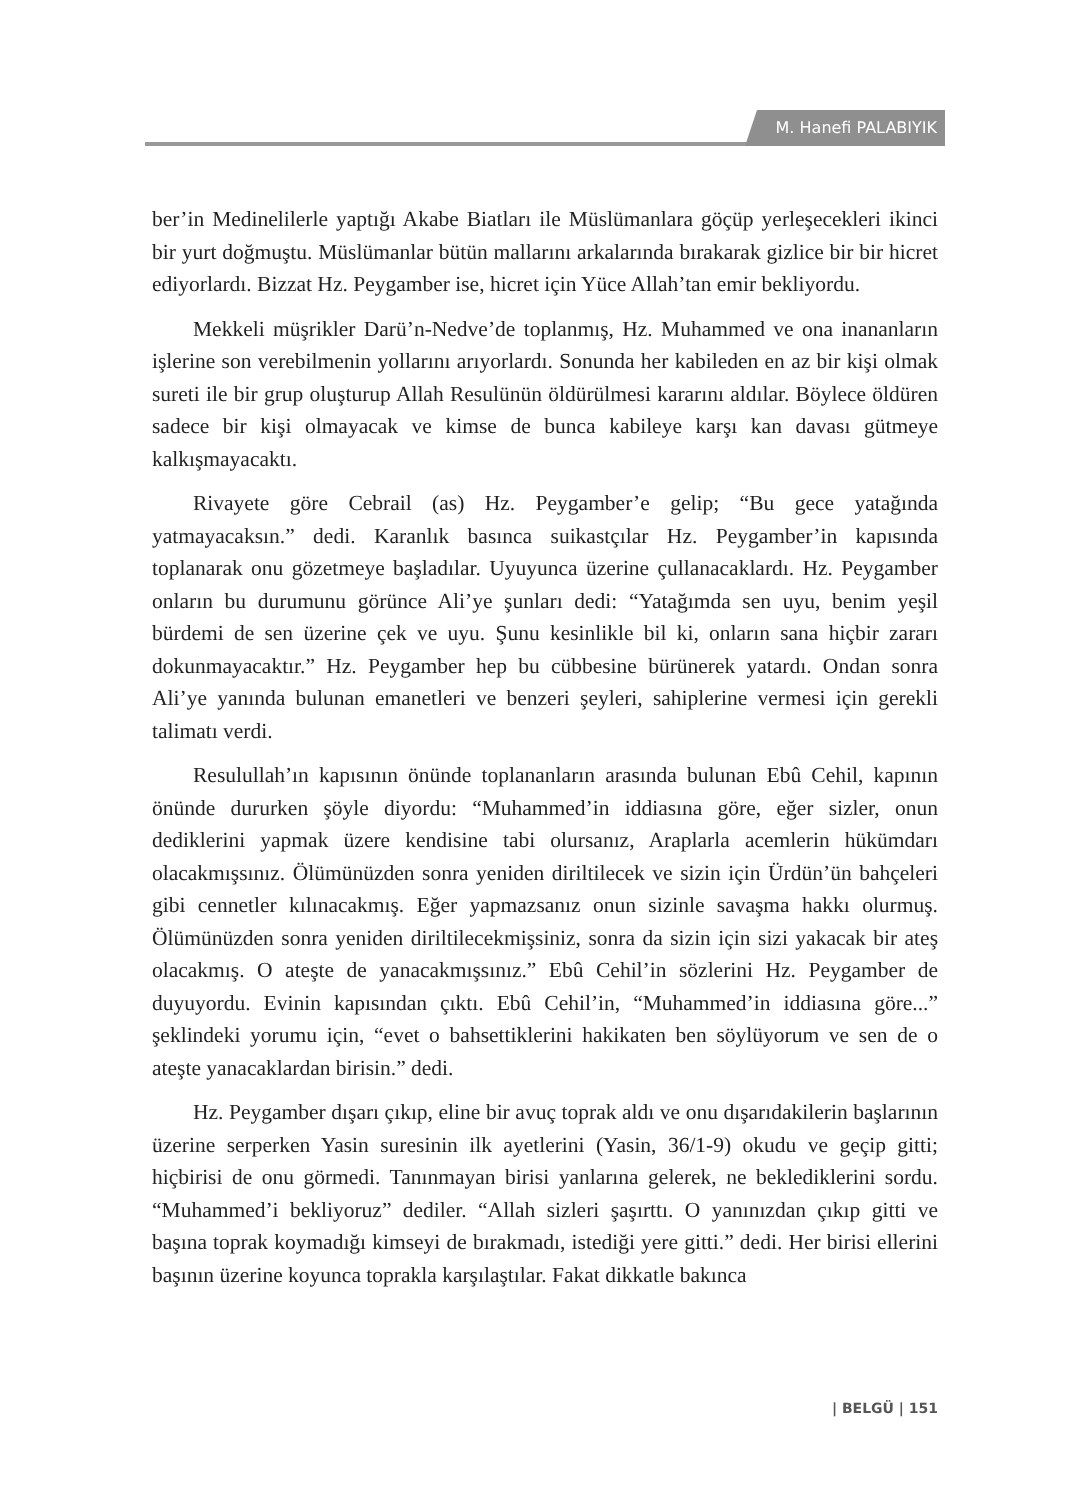M. Hanefi PALABIYIK
ber’in Medinelilerle yaptığı Akabe Biatları ile Müslümanlara göçüp yerleşecekleri ikinci bir yurt doğmuştu. Müslümanlar bütün mallarını arkalarında bırakarak gizlice bir bir hicret ediyorlardı. Bizzat Hz. Peygamber ise, hicret için Yüce Allah’tan emir bekliyordu.
Mekkeli müşrikler Darü’n-Nedve’de toplanmış, Hz. Muhammed ve ona inananların işlerine son verebilmenin yollarını arıyorlardı. Sonunda her kabileden en az bir kişi olmak sureti ile bir grup oluşturup Allah Resulünün öldürülmesi kararını aldılar. Böylece öldüren sadece bir kişi olmayacak ve kimse de bunca kabileye karşı kan davası gütmeye kalkışmayacaktı.
Rivayete göre Cebrail (as) Hz. Peygamber’e gelip; “Bu gece yatağında yatmayacaksın.” dedi. Karanlık basınca suikastçılar Hz. Peygamber’in kapısında toplanarak onu gözetmeye başladılar. Uyuyunca üzerine çullanacaklardı. Hz. Peygamber onların bu durumunu görünce Ali’ye şunları dedi: “Yatağımda sen uyu, benim yeşil bürdemi de sen üzerine çek ve uyu. Şunu kesinlikle bil ki, onların sana hiçbir zararı dokunmayacaktır.” Hz. Peygamber hep bu cübbesine bürünerek yatardı. Ondan sonra Ali’ye yanında bulunan emanetleri ve benzeri şeyleri, sahiplerine vermesi için gerekli talimatı verdi.
Resulullah’ın kapısının önünde toplananların arasında bulunan Ebû Cehil, kapının önünde dururken şöyle diyordu: “Muhammed’in iddiasına göre, eğer sizler, onun dediklerini yapmak üzere kendisine tabi olursanız, Araplarla acemlerin hükümdarı olacakmışsınız. Ölümünüzden sonra yeniden diriltilecek ve sizin için Ürdün’ün bahçeleri gibi cennetler kılınacakmış. Eğer yapmazsanız onun sizinle savaşma hakkı olurmuş. Ölümünüzden sonra yeniden diriltilecekmişsiniz, sonra da sizin için sizi yakacak bir ateş olacakmış. O ateşte de yanacakmışsınız.” Ebû Cehil’in sözlerini Hz. Peygamber de duyuyordu. Evinin kapısından çıktı. Ebû Cehil’in, “Muhammed’in iddiasına göre...” şeklindeki yorumu için, “evet o bahsettiklerini hakikaten ben söylüyorum ve sen de o ateşte yanacaklardan birisin.” dedi.
Hz. Peygamber dışarı çıkıp, eline bir avuç toprak aldı ve onu dışarıdakilerin başlarının üzerine serperken Yasin suresinin ilk ayetlerini (Yasin, 36/1-9) okudu ve geçip gitti; hiçbirisi de onu görmedi. Tanınmayan birisi yanlarına gelerek, ne beklediklerini sordu. “Muhammed’i bekliyoruz” dediler. “Allah sizleri şaşırttı. O yanınızdan çıkıp gitti ve başına toprak koymadığı kimseyi de bırakmadı, istediği yere gitti.” dedi. Her birisi ellerini başının üzerine koyunca toprakla karşılaştılar. Fakat dikkatle bakınca
| BELGÜ | 151